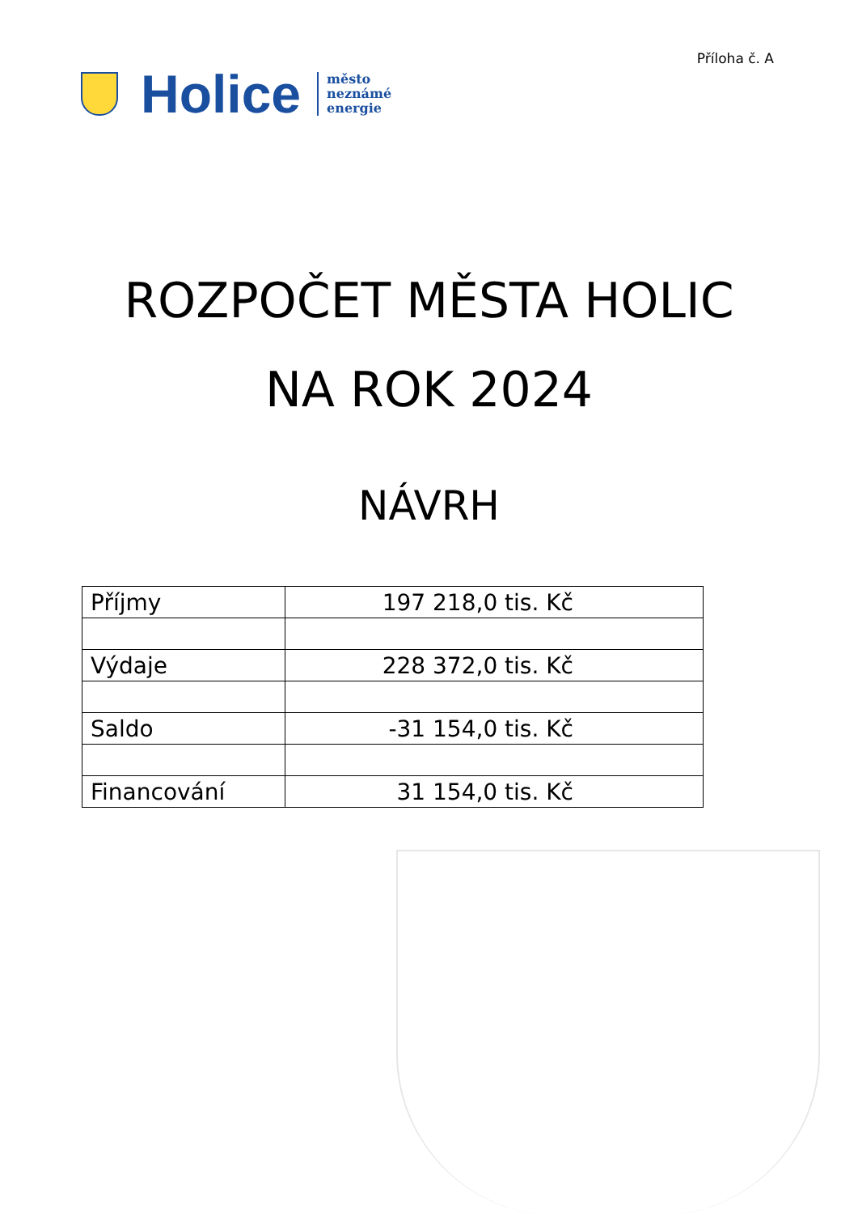Příloha č. A
Holice
město
neznámé
energie
ROZPOČET MĚSTA HOLIC
NA ROK 2024
NÁVRH
| Příjmy | 197 218,0 tis. Kč |
| Výdaje | 228 372,0 tis. Kč |
| Saldo | -31 154,0 tis. Kč |
| Financování | 31 154,0 tis. Kč |